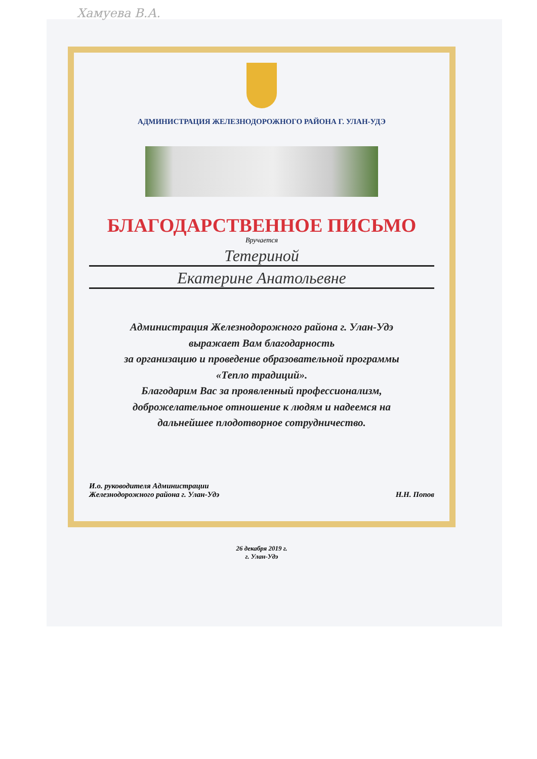Хамуева В.А.
АДМИНИСТРАЦИЯ ЖЕЛЕЗНОДОРОЖНОГО РАЙОНА Г. УЛАН-УДЭ
БЛАГОДАРСТВЕННОЕ ПИСЬМО
Вручается
Тетериной
Екатерине Анатольевне
Администрация Железнодорожного района г. Улан-Удэ
выражает Вам благодарность
за организацию и проведение образовательной программы
«Тепло традиций».
Благодарим Вас за проявленный профессионализм,
доброжелательное отношение к людям и надеемся на
дальнейшее плодотворное сотрудничество.
И.о. руководителя Администрации
Железнодорожного района г. Улан-Удэ
Н.Н. Попов
26 декабря 2019 г.
г. Улан-Удэ